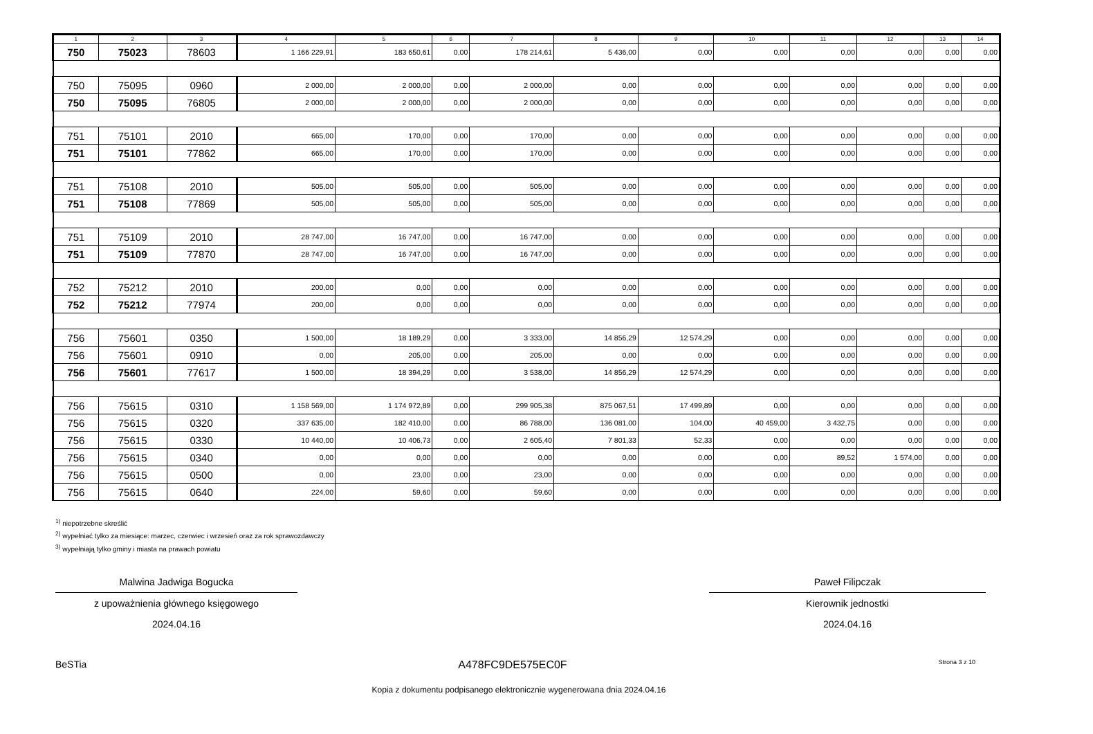| 1 | 2 | 3 | 4 | 5 | 6 | 7 | 8 | 9 | 10 | 11 | 12 | 13 | 14 |
| --- | --- | --- | --- | --- | --- | --- | --- | --- | --- | --- | --- | --- | --- |
| 750 | 75023 | 78603 | 1 166 229,91 | 183 650,61 | 0,00 | 178 214,61 | 5 436,00 | 0,00 | 0,00 | 0,00 | 0,00 | 0,00 | 0,00 |
| 750 | 75095 | 0960 | 2 000,00 | 2 000,00 | 0,00 | 2 000,00 | 0,00 | 0,00 | 0,00 | 0,00 | 0,00 | 0,00 | 0,00 |
| 750 | 75095 | 76805 | 2 000,00 | 2 000,00 | 0,00 | 2 000,00 | 0,00 | 0,00 | 0,00 | 0,00 | 0,00 | 0,00 | 0,00 |
| 751 | 75101 | 2010 | 665,00 | 170,00 | 0,00 | 170,00 | 0,00 | 0,00 | 0,00 | 0,00 | 0,00 | 0,00 | 0,00 |
| 751 | 75101 | 77862 | 665,00 | 170,00 | 0,00 | 170,00 | 0,00 | 0,00 | 0,00 | 0,00 | 0,00 | 0,00 | 0,00 |
| 751 | 75108 | 2010 | 505,00 | 505,00 | 0,00 | 505,00 | 0,00 | 0,00 | 0,00 | 0,00 | 0,00 | 0,00 | 0,00 |
| 751 | 75108 | 77869 | 505,00 | 505,00 | 0,00 | 505,00 | 0,00 | 0,00 | 0,00 | 0,00 | 0,00 | 0,00 | 0,00 |
| 751 | 75109 | 2010 | 28 747,00 | 16 747,00 | 0,00 | 16 747,00 | 0,00 | 0,00 | 0,00 | 0,00 | 0,00 | 0,00 | 0,00 |
| 751 | 75109 | 77870 | 28 747,00 | 16 747,00 | 0,00 | 16 747,00 | 0,00 | 0,00 | 0,00 | 0,00 | 0,00 | 0,00 | 0,00 |
| 752 | 75212 | 2010 | 200,00 | 0,00 | 0,00 | 0,00 | 0,00 | 0,00 | 0,00 | 0,00 | 0,00 | 0,00 | 0,00 |
| 752 | 75212 | 77974 | 200,00 | 0,00 | 0,00 | 0,00 | 0,00 | 0,00 | 0,00 | 0,00 | 0,00 | 0,00 | 0,00 |
| 756 | 75601 | 0350 | 1 500,00 | 18 189,29 | 0,00 | 3 333,00 | 14 856,29 | 12 574,29 | 0,00 | 0,00 | 0,00 | 0,00 | 0,00 |
| 756 | 75601 | 0910 | 0,00 | 205,00 | 0,00 | 205,00 | 0,00 | 0,00 | 0,00 | 0,00 | 0,00 | 0,00 | 0,00 |
| 756 | 75601 | 77617 | 1 500,00 | 18 394,29 | 0,00 | 3 538,00 | 14 856,29 | 12 574,29 | 0,00 | 0,00 | 0,00 | 0,00 | 0,00 |
| 756 | 75615 | 0310 | 1 158 569,00 | 1 174 972,89 | 0,00 | 299 905,38 | 875 067,51 | 17 499,89 | 0,00 | 0,00 | 0,00 | 0,00 | 0,00 |
| 756 | 75615 | 0320 | 337 635,00 | 182 410,00 | 0,00 | 86 788,00 | 136 081,00 | 104,00 | 40 459,00 | 3 432,75 | 0,00 | 0,00 | 0,00 |
| 756 | 75615 | 0330 | 10 440,00 | 10 406,73 | 0,00 | 2 605,40 | 7 801,33 | 52,33 | 0,00 | 0,00 | 0,00 | 0,00 | 0,00 |
| 756 | 75615 | 0340 | 0,00 | 0,00 | 0,00 | 0,00 | 0,00 | 0,00 | 0,00 | 89,52 | 1 574,00 | 0,00 | 0,00 |
| 756 | 75615 | 0500 | 0,00 | 23,00 | 0,00 | 23,00 | 0,00 | 0,00 | 0,00 | 0,00 | 0,00 | 0,00 | 0,00 |
| 756 | 75615 | 0640 | 224,00 | 59,60 | 0,00 | 59,60 | 0,00 | 0,00 | 0,00 | 0,00 | 0,00 | 0,00 | 0,00 |
<sup>1)</sup> niepotrzebne skreślić
<sup>2)</sup> wypełniać tylko za miesiące: marzec, czerwiec i wrzesień oraz za rok sprawozdawczy
<sup>3)</sup> wypełniają tylko gminy i miasta na prawach powiatu
Malwina Jadwiga Bogucka
z upoważnienia głównego księgowego
2024.04.16
Paweł Filipczak
Kierownik jednostki
2024.04.16
BeSTia A478FC9DE575EC0F Strona 3 z 10
Kopia z dokumentu podpisanego elektronicznie wygenerowana dnia 2024.04.16